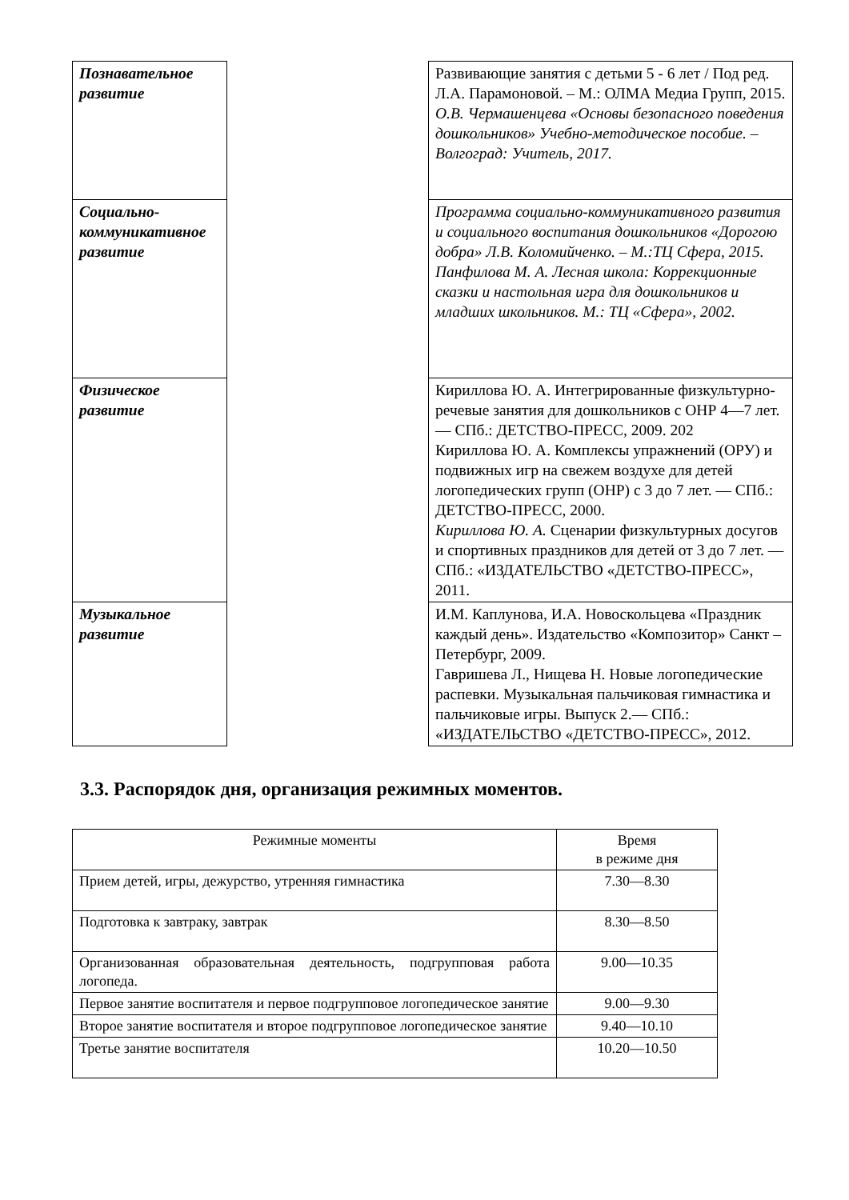| Познавательное развитие | | Развивающие занятия с детьми 5 - 6 лет / Под ред. Л.А. Парамоновой. – М.: ОЛМА Медиа Групп, 2015. О.В. Чермашенцева «Основы безопасного поведения дошкольников» Учебно-методическое пособие. – Волгоград: Учитель, 2017. |
| Социально-коммуникативное развитие | | Программа социально-коммуникативного развития и социального воспитания дошкольников «Дорогою добра» Л.В. Коломийченко. – М.:ТЦ Сфера, 2015. Панфилова М. А. Лесная школа: Коррекционные сказки и настольная игра для дошкольников и младших школьников. М.: ТЦ «Сфера», 2002. |
| Физическое развитие | | Кириллова Ю. А. Интегрированные физкультурно-речевые занятия для дошкольников с ОНР 4—7 лет. — СПб.: ДЕТСТВО-ПРЕСС, 2009. 202 Кириллова Ю. А. Комплексы упражнений (ОРУ) и подвижных игр на свежем воздухе для детей логопедических групп (ОНР) с 3 до 7 лет. — СПб.: ДЕТСТВО-ПРЕСС, 2000. Кириллова Ю. А. Сценарии физкультурных досугов и спортивных праздников для детей от 3 до 7 лет. — СПб.: «ИЗДАТЕЛЬСТВО «ДЕТСТВО-ПРЕСС», 2011. |
| Музыкальное развитие | | И.М. Каплунова, И.А. Новоскольцева «Праздник каждый день». Издательство «Композитор» Санкт – Петербург, 2009. Гавришева Л., Нищева Н. Новые логопедические распевки. Музыкальная пальчиковая гимнастика и пальчиковые игры. Выпуск 2.— СПб.: «ИЗДАТЕЛЬСТВО «ДЕТСТВО-ПРЕСС», 2012. |
3.3. Распорядок дня, организация режимных моментов.
| Режимные моменты | Время в режиме дня |
| --- | --- |
| Прием детей, игры, дежурство, утренняя гимнастика | 7.30—8.30 |
| Подготовка к завтраку, завтрак | 8.30—8.50 |
| Организованная образовательная деятельность, подгрупповая работа логопеда. | 9.00—10.35 |
| Первое занятие воспитателя и первое подгрупповое логопедическое занятие | 9.00—9.30 |
| Второе занятие воспитателя и второе подгрупповое логопедическое занятие | 9.40—10.10 |
| Третье занятие воспитателя | 10.20—10.50 |